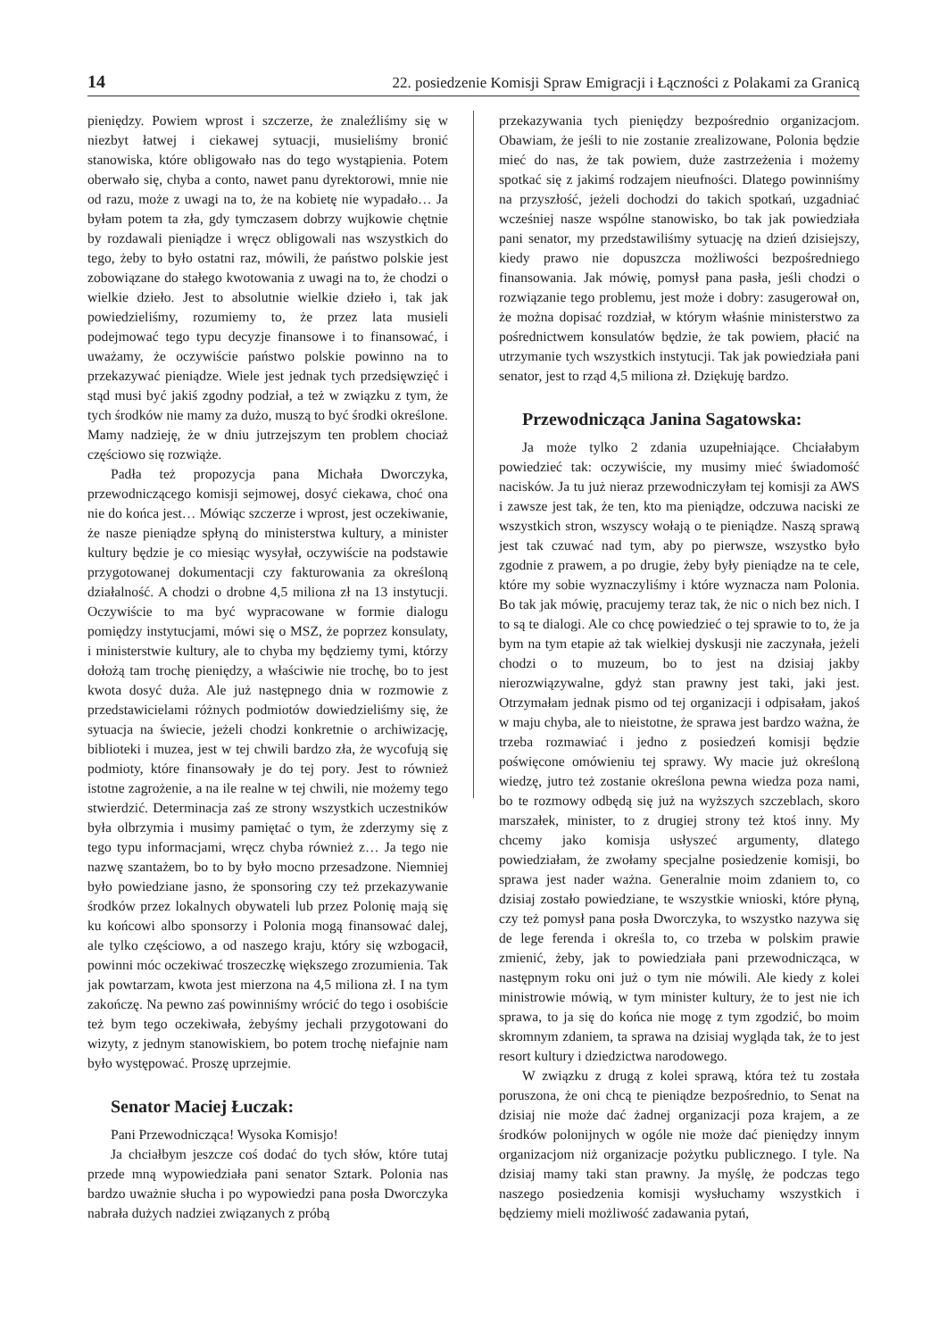14 22. posiedzenie Komisji Spraw Emigracji i Łączności z Polakami za Granicą
pieniędzy. Powiem wprost i szczerze, że znaleźliśmy się w niezbyt łatwej i ciekawej sytuacji, musieliśmy bronić stanowiska, które obligowało nas do tego wystąpienia. Potem oberwało się, chyba a conto, nawet panu dyrektorowi, mnie nie od razu, może z uwagi na to, że na kobietę nie wypadało… Ja byłam potem ta zła, gdy tymczasem dobrzy wujkowie chętnie by rozdawali pieniądze i wręcz obligowali nas wszystkich do tego, żeby to było ostatni raz, mówili, że państwo polskie jest zobowiązane do stałego kwotowania z uwagi na to, że chodzi o wielkie dzieło. Jest to absolutnie wielkie dzieło i, tak jak powiedzieliśmy, rozumiemy to, że przez lata musieli podejmować tego typu decyzje finansowe i to finansować, i uważamy, że oczywiście państwo polskie powinno na to przekazywać pieniądze. Wiele jest jednak tych przedsięwzięć i stąd musi być jakiś zgodny podział, a też w związku z tym, że tych środków nie mamy za dużo, muszą to być środki określone. Mamy nadzieję, że w dniu jutrzejszym ten problem chociaż częściowo się rozwiąże.
Padła też propozycja pana Michała Dworczyka, przewodniczącego komisji sejmowej, dosyć ciekawa, choć ona nie do końca jest… Mówiąc szczerze i wprost, jest oczekiwanie, że nasze pieniądze spłyną do ministerstwa kultury, a minister kultury będzie je co miesiąc wysyłał, oczywiście na podstawie przygotowanej dokumentacji czy fakturowania za określoną działalność. A chodzi o drobne 4,5 miliona zł na 13 instytucji. Oczywiście to ma być wypracowane w formie dialogu pomiędzy instytucjami, mówi się o MSZ, że poprzez konsulaty, i ministerstwie kultury, ale to chyba my będziemy tymi, którzy dołożą tam trochę pieniędzy, a właściwie nie trochę, bo to jest kwota dosyć duża. Ale już następnego dnia w rozmowie z przedstawicielami różnych podmiotów dowiedzieliśmy się, że sytuacja na świecie, jeżeli chodzi konkretnie o archiwizację, biblioteki i muzea, jest w tej chwili bardzo zła, że wycofują się podmioty, które finansowały je do tej pory. Jest to również istotne zagrożenie, a na ile realne w tej chwili, nie możemy tego stwierdzić. Determinacja zaś ze strony wszystkich uczestników była olbrzymia i musimy pamiętać o tym, że zderzymy się z tego typu informacjami, wręcz chyba również z… Ja tego nie nazwę szantażem, bo to by było mocno przesadzone. Niemniej było powiedziane jasno, że sponsoring czy też przekazywanie środków przez lokalnych obywateli lub przez Polonię mają się ku końcowi albo sponsorzy i Polonia mogą finansować dalej, ale tylko częściowo, a od naszego kraju, który się wzbogacił, powinni móc oczekiwać troszeczkę większego zrozumienia. Tak jak powtarzam, kwota jest mierzona na 4,5 miliona zł. I na tym zakończę. Na pewno zaś powinniśmy wrócić do tego i osobiście też bym tego oczekiwała, żebyśmy jechali przygotowani do wizyty, z jednym stanowiskiem, bo potem trochę niefajnie nam było występować. Proszę uprzejmie.
Senator Maciej Łuczak:
Pani Przewodnicząca! Wysoka Komisjo!
Ja chciałbym jeszcze coś dodać do tych słów, które tutaj przede mną wypowiedziała pani senator Sztark. Polonia nas bardzo uważnie słucha i po wypowiedzi pana posła Dworczyka nabrała dużych nadziei związanych z próbą
przekazywania tych pieniędzy bezpośrednio organizacjom. Obawiam, że jeśli to nie zostanie zrealizowane, Polonia będzie mieć do nas, że tak powiem, duże zastrzeżenia i możemy spotkać się z jakimś rodzajem nieufności. Dlatego powinniśmy na przyszłość, jeżeli dochodzi do takich spotkań, uzgadniać wcześniej nasze wspólne stanowisko, bo tak jak powiedziała pani senator, my przedstawiliśmy sytuację na dzień dzisiejszy, kiedy prawo nie dopuszcza możliwości bezpośredniego finansowania. Jak mówię, pomysł pana pasła, jeśli chodzi o rozwiązanie tego problemu, jest może i dobry: zasugerował on, że można dopisać rozdział, w którym właśnie ministerstwo za pośrednictwem konsulatów będzie, że tak powiem, płacić na utrzymanie tych wszystkich instytucji. Tak jak powiedziała pani senator, jest to rząd 4,5 miliona zł. Dziękuję bardzo.
Przewodnicząca Janina Sagatowska:
Ja może tylko 2 zdania uzupełniające. Chciałabym powiedzieć tak: oczywiście, my musimy mieć świadomość nacisków. Ja tu już nieraz przewodniczyłam tej komisji za AWS i zawsze jest tak, że ten, kto ma pieniądze, odczuwa naciski ze wszystkich stron, wszyscy wołają o te pieniądze. Naszą sprawą jest tak czuwać nad tym, aby po pierwsze, wszystko było zgodnie z prawem, a po drugie, żeby były pieniądze na te cele, które my sobie wyznaczyliśmy i które wyznacza nam Polonia. Bo tak jak mówię, pracujemy teraz tak, że nic o nich bez nich. I to są te dialogi. Ale co chcę powiedzieć o tej sprawie to to, że ja bym na tym etapie aż tak wielkiej dyskusji nie zaczynała, jeżeli chodzi o to muzeum, bo to jest na dzisiaj jakby nierozwiązywalne, gdyż stan prawny jest taki, jaki jest. Otrzymałam jednak pismo od tej organizacji i odpisałam, jakoś w maju chyba, ale to nieistotne, że sprawa jest bardzo ważna, że trzeba rozmawiać i jedno z posiedzeń komisji będzie poświęcone omówieniu tej sprawy. Wy macie już określoną wiedzę, jutro też zostanie określona pewna wiedza poza nami, bo te rozmowy odbędą się już na wyższych szczeblach, skoro marszałek, minister, to z drugiej strony też ktoś inny. My chcemy jako komisja usłyszeć argumenty, dlatego powiedziałam, że zwołamy specjalne posiedzenie komisji, bo sprawa jest nader ważna. Generalnie moim zdaniem to, co dzisiaj zostało powiedziane, te wszystkie wnioski, które płyną, czy też pomysł pana posła Dworczyka, to wszystko nazywa się de lege ferenda i określa to, co trzeba w polskim prawie zmienić, żeby, jak to powiedziała pani przewodnicząca, w następnym roku oni już o tym nie mówili. Ale kiedy z kolei ministrowie mówią, w tym minister kultury, że to jest nie ich sprawa, to ja się do końca nie mogę z tym zgodzić, bo moim skromnym zdaniem, ta sprawa na dzisiaj wygląda tak, że to jest resort kultury i dziedzictwa narodowego.
W związku z drugą z kolei sprawą, która też tu została poruszona, że oni chcą te pieniądze bezpośrednio, to Senat na dzisiaj nie może dać żadnej organizacji poza krajem, a ze środków polonijnych w ogóle nie może dać pieniędzy innym organizacjom niż organizacje pożytku publicznego. I tyle. Na dzisiaj mamy taki stan prawny. Ja myślę, że podczas tego naszego posiedzenia komisji wysłuchamy wszystkich i będziemy mieli możliwość zadawania pytań,